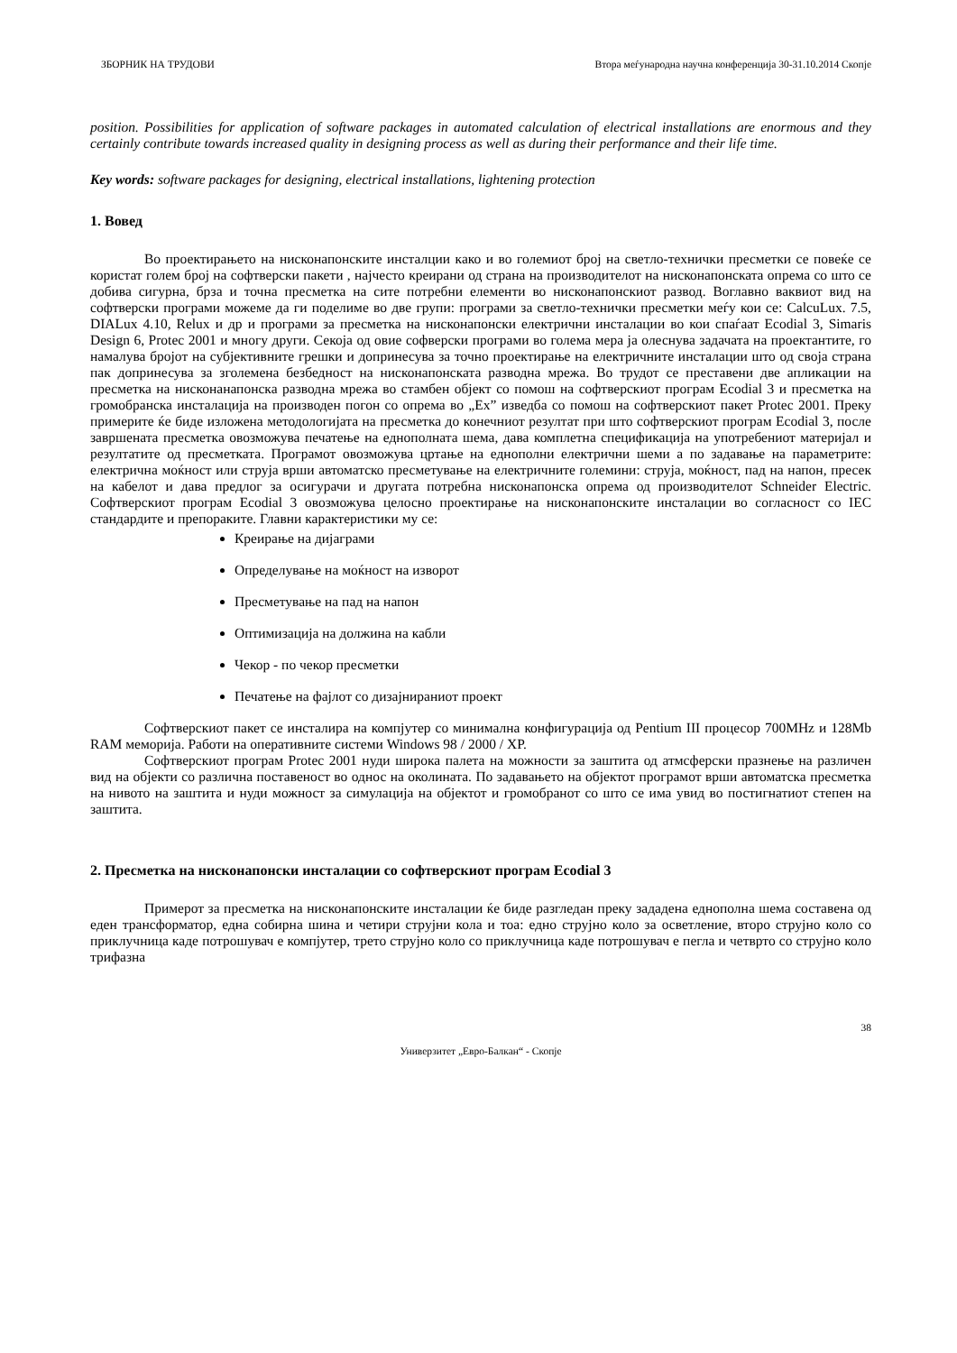ЗБОРНИК НА ТРУДОВИ Втора меѓународна научна конференција 30-31.10.2014 Скопје
position. Possibilities for application of software packages in automated calculation of electrical installations are enormous and they certainly contribute towards increased quality in designing process as well as during their performance and their life time.
Key words: software packages for designing, electrical installations, lightening protection
1. Вовед
Во проектирањето на нисконапонските инсталции како и во големиот број на светло-технички пресметки се повеќе се користат голем број на софтверски пакети , најчесто креирани од страна на производителот на нисконапонската опрема со што се добива сигурна, брза и точна пресметка на сите потребни елементи во нисконапонскиот развод. Воглавно ваквиот вид на софтверски програми можеме да ги поделиме во две групи: програми за светло-технички пресметки меѓу кои се: CalcuLux. 7.5, DIALux 4.10, Relux и др и програми за пресметка на нисконапонски електрични инсталации во кои спаѓаат Ecodial 3, Simaris Design 6, Protec 2001 и многу други. Секоја од овие софверски програми во голема мера ја олеснува задачата на проектантите, го намалува бројот на субјективните грешки и допринесува за точно проектирање на електричните инсталации што од своја страна пак допринесува за зголемена безбедност на нисконапонската разводна мрежа. Во трудот се преставени две апликации на пресметка на нискона­напонска разводна мрежа во стамбен објект со помош на софтверскиот програм Ecodial 3 и пресметка на громобранска инсталација на производен погон со опрема во „Ex” изведба со помош на софтверскиот пакет Protec 2001. Преку примерите ќе биде изложена методологијата на пресметка до конечниот резултат при што софтверскиот програм Ecodial 3, после завршената пресметка овозможува печатење на еднополната шема, дава комплетна спецификација на употребениот материјал и резултатите од пресметката. Програмот овозможува цртање на еднополни електрични шеми а по задавање на параметрите: електрична моќност или струја врши автоматско пресметување на електричните големини: струја, моќност, пад на напон, пресек на кабелот и дава предлог за осигурачи и другата потребна нисконапонска опрема од производителот Schneider Electric. Софтверскиот програм Ecodial 3 овозможува целосно проектирање на нисконапонските инсталации во согласност со IEC стандардите и препораките. Главни карактеристики му се:
Креирање на дијаграми
Определување на моќност на изворот
Пресметување на пад на напон
Оптимизација на должина на кабли
Чекор - по чекор пресметки
Печатење на фајлот со дизајнираниот проект
Софтверскиот пакет се инсталира на компјутер со минимална конфигурација од Pentium III процесор 700MHz и 128Mb RAM меморија. Работи на оперативните системи Windows 98 / 2000 / XP.
Софтверскиот програм Protec 2001 нуди широка палета на можности за заштита од атмсферски празнење на различен вид на објекти со различна поставеност во однос на околината. По задавањето на објектот програмот врши автоматска пресметка на нивото на заштита и нуди можност за симулација на објектот и громобранот со што се има увид во постигнатиот степен на заштита.
2. Пресметка на нисконапонски инсталации со софтверскиот програм Ecodial 3
Примерот за пресметка на нисконапонските инсталации ќе биде разгледан преку зададена еднополна шема составена од еден трансформатор, една собирна шина и четири струјни кола и тоа: едно струјно коло за осветление, второ струјно коло со приклучница каде потрошувач е компјутер, трето струјно коло со приклучница каде потрошувач е пегла и четврто со струјно коло трифазна
38
Универзитет „Евро-Балкан“ - Скопје